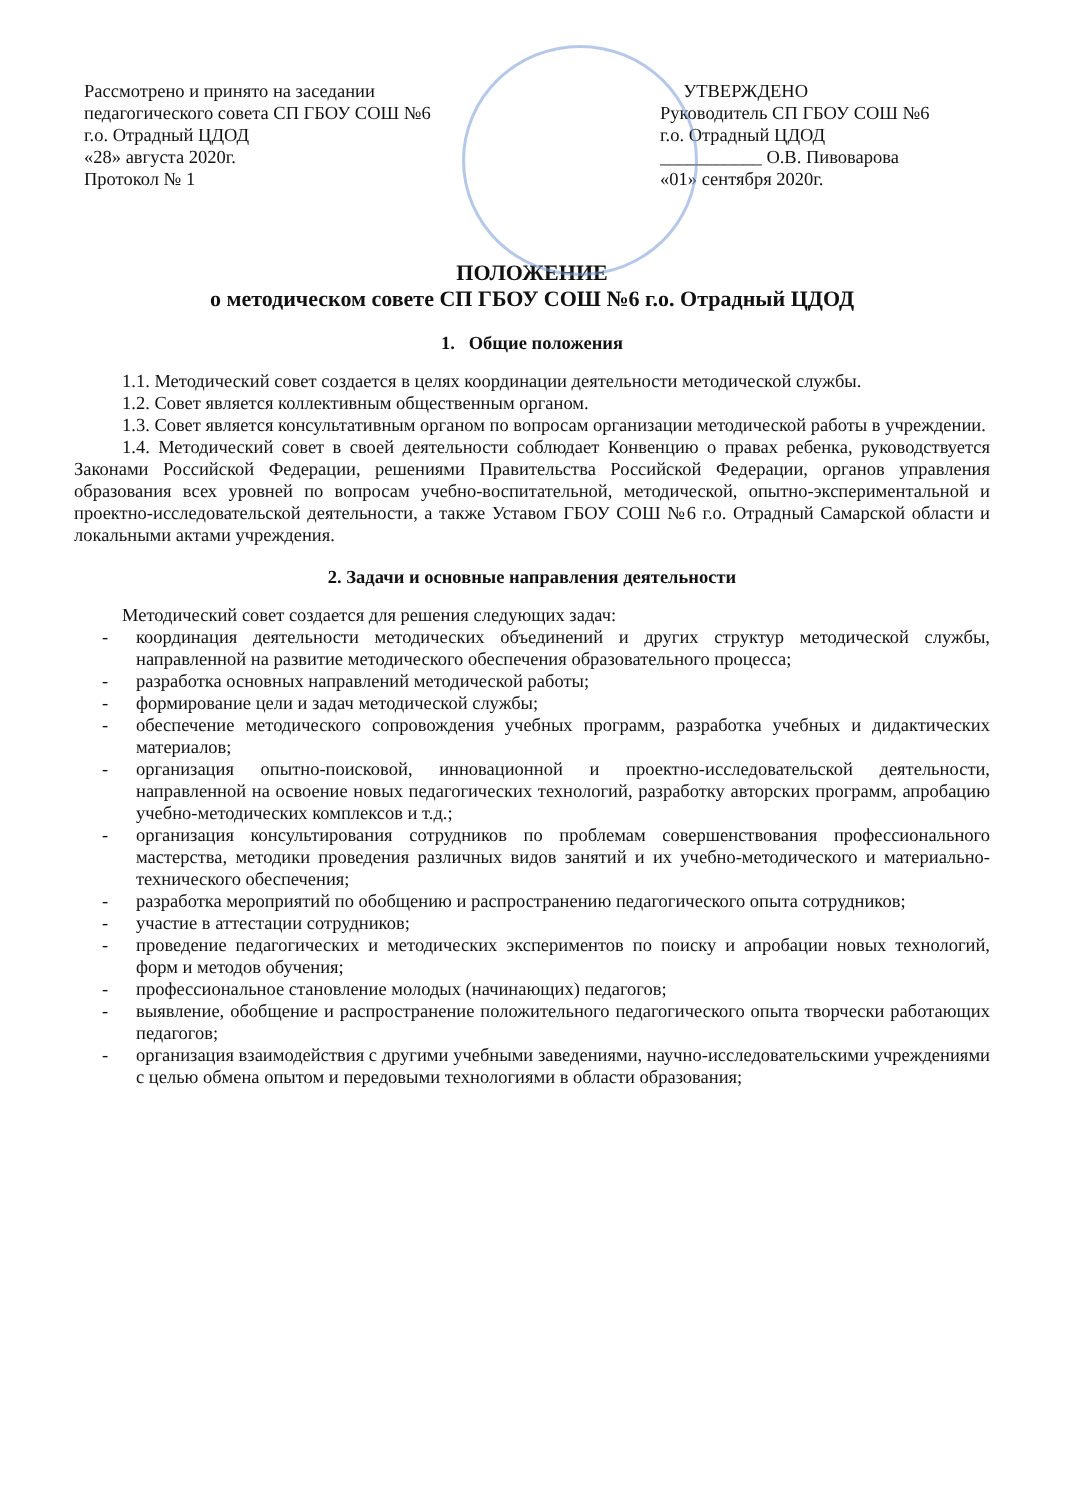Рассмотрено и принято на заседании
педагогического совета СП ГБОУ СОШ №6
г.о. Отрадный ЦДОД
«28» августа 2020г.
Протокол № 1
УТВЕРЖДЕНО
Руководитель СП ГБОУ СОШ №6
г.о. Отрадный ЦДОД
___________ О.В. Пивоварова
«01» сентября 2020г.
ПОЛОЖЕНИЕ
о методическом совете СП ГБОУ СОШ №6 г.о. Отрадный ЦДОД
1. Общие положения
1.1. Методический совет создается в целях координации деятельности методической службы.
1.2. Совет является коллективным общественным органом.
1.3. Совет является консультативным органом по вопросам организации методической работы в учреждении.
1.4. Методический совет в своей деятельности соблюдает Конвенцию о правах ребенка, руководствуется Законами Российской Федерации, решениями Правительства Российской Федерации, органов управления образования всех уровней по вопросам учебно-воспитательной, методической, опытно-экспериментальной и проектно-исследовательской деятельности, а также Уставом ГБОУ СОШ №6 г.о. Отрадный Самарской области и локальными актами учреждения.
2. Задачи и основные направления деятельности
Методический совет создается для решения следующих задач:
- координация деятельности методических объединений и других структур методической службы, направленной на развитие методического обеспечения образовательного процесса;
- разработка основных направлений методической работы;
- формирование цели и задач методической службы;
- обеспечение методического сопровождения учебных программ, разработка учебных и дидактических материалов;
- организация опытно-поисковой, инновационной и проектно-исследовательской деятельности, направленной на освоение новых педагогических технологий, разработку авторских программ, апробацию учебно-методических комплексов и т.д.;
- организация консультирования сотрудников по проблемам совершенствования профессионального мастерства, методики проведения различных видов занятий и их учебно-методического и материально-технического обеспечения;
- разработка мероприятий по обобщению и распространению педагогического опыта сотрудников;
- участие в аттестации сотрудников;
- проведение педагогических и методических экспериментов по поиску и апробации новых технологий, форм и методов обучения;
- профессиональное становление молодых (начинающих) педагогов;
- выявление, обобщение и распространение положительного педагогического опыта творчески работающих педагогов;
- организация взаимодействия с другими учебными заведениями, научно-исследовательскими учреждениями с целью обмена опытом и передовыми технологиями в области образования;